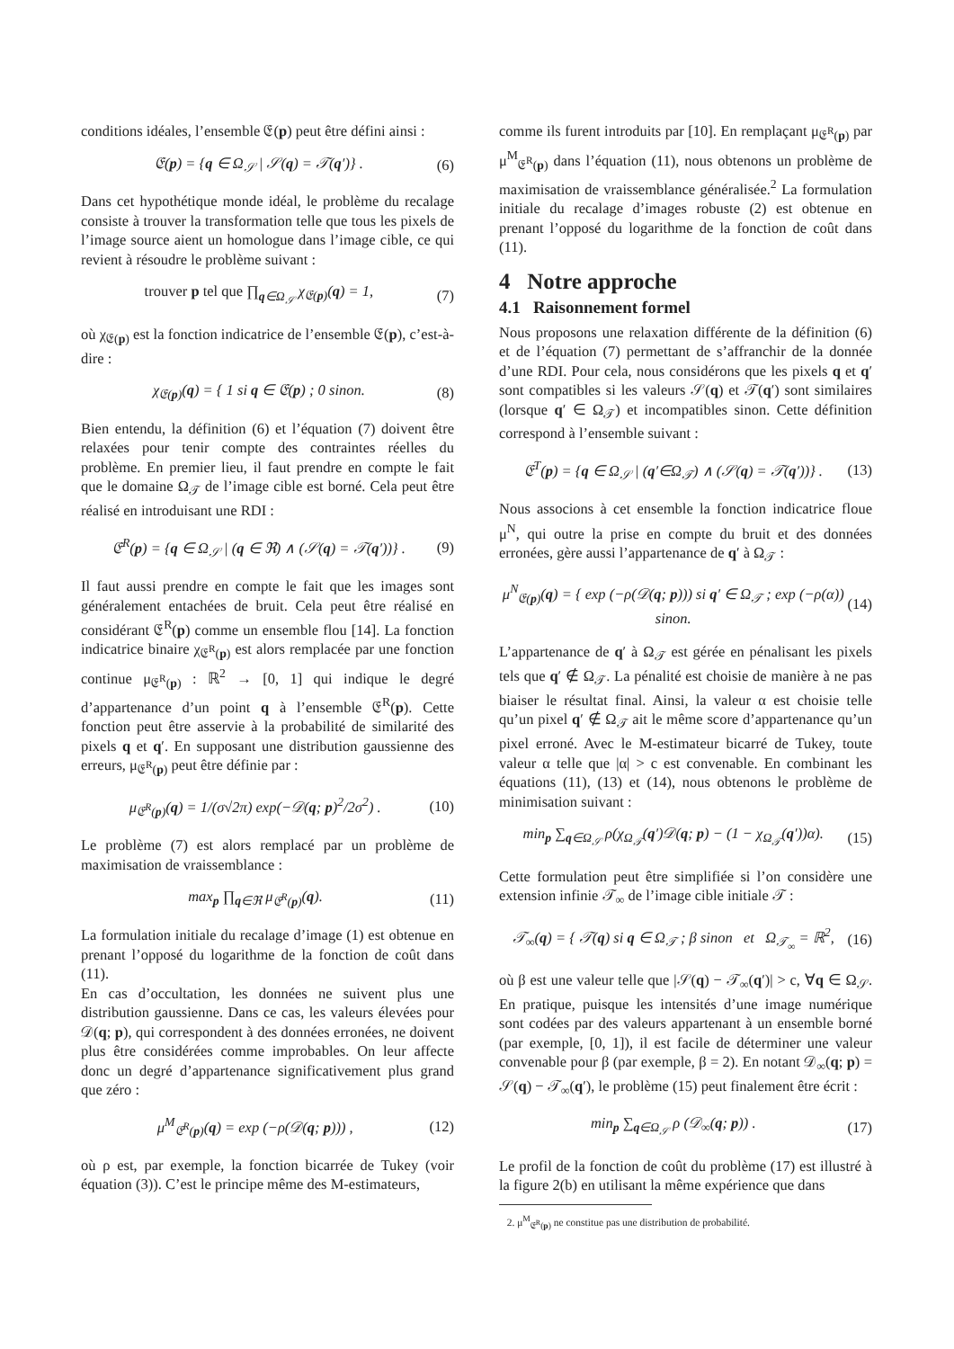conditions idéales, l’ensemble 𝔈(p) peut être défini ainsi :
𝔈(p) = {q ∈ Ω<sub>𝒮</sub> | 𝒮(q) = 𝒯(q′)} . (6)
Dans cet hypothétique monde idéal, le problème du recalage consiste à trouver la transformation telle que tous les pixels de l’image source aient un homologue dans l’image cible, ce qui revient à résoudre le problème suivant :
trouver p tel que ∏<sub>q∈Ω<sub>𝒮</sub></sub> χ<sub>𝔈(p)</sub>(q) = 1, (7)
où χ<sub>𝔈(p)</sub> est la fonction indicatrice de l’ensemble 𝔈(p), c’est-à-dire :
χ<sub>𝔈(p)</sub>(q) = { 1 si q ∈ 𝔈(p) ; 0 sinon. (8)
Bien entendu, la définition (6) et l’équation (7) doivent être relaxées pour tenir compte des contraintes réelles du problème. En premier lieu, il faut prendre en compte le fait que le domaine Ω<sub>𝒯</sub> de l’image cible est borné. Cela peut être réalisé en introduisant une RDI :
𝔈<sup>R</sup>(p) = {q ∈ Ω<sub>𝒮</sub> | (q ∈ ℜ) ∧ (𝒮(q) = 𝒯(q′))} . (9)
Il faut aussi prendre en compte le fait que les images sont généralement entachées de bruit. Cela peut être réalisé en considérant 𝔈<sup>R</sup>(p) comme un ensemble flou [14]. La fonction indicatrice binaire χ<sub>𝔈<sup>R</sup>(p)</sub> est alors remplacée par une fonction continue μ<sub>𝔈<sup>R</sup>(p)</sub> : ℝ<sup>2</sup> → [0, 1] qui indique le degré d’appartenance d’un point q à l’ensemble 𝔈<sup>R</sup>(p). Cette fonction peut être asservie à la probabilité de similarité des pixels q et q′. En supposant une distribution gaussienne des erreurs, μ<sub>𝔈<sup>R</sup>(p)</sub> peut être définie par :
μ<sub>𝔈<sup>R</sup>(p)</sub>(q) = 1/(σ√2π) exp(−𝒟(q; p)<sup>2</sup>/2σ<sup>2</sup>) . (10)
Le problème (7) est alors remplacé par un problème de maximisation de vraissemblance :
max<sub>p</sub> ∏<sub>q∈ℜ</sub> μ<sub>𝔈<sup>R</sup>(p)</sub>(q). (11)
La formulation initiale du recalage d’image (1) est obtenue en prenant l’opposé du logarithme de la fonction de coût dans (11).
En cas d’occultation, les données ne suivent plus une distribution gaussienne. Dans ce cas, les valeurs élevées pour 𝒟(q; p), qui correspondent à des données erronées, ne doivent plus être considérées comme improbables. On leur affecte donc un degré d’appartenance significativement plus grand que zéro :
μ<sup>M</sup><sub>𝔈<sup>R</sup>(p)</sub>(q) = exp (−ρ(𝒟(q; p))) , (12)
où ρ est, par exemple, la fonction bicarrée de Tukey (voir équation (3)). C’est le principe même des M-estimateurs,
comme ils furent introduits par [10]. En remplaçant μ<sub>𝔈<sup>R</sup>(p)</sub> par μ<sup>M</sup><sub>𝔈<sup>R</sup>(p)</sub> dans l’équation (11), nous obtenons un problème de maximisation de vraissemblance généralisée.<sup>2</sup> La formulation initiale du recalage d’images robuste (2) est obtenue en prenant l’opposé du logarithme de la fonction de coût dans (11).
4 Notre approche
4.1 Raisonnement formel
Nous proposons une relaxation différente de la définition (6) et de l’équation (7) permettant de s’affranchir de la donnée d’une RDI. Pour cela, nous considérons que les pixels q et q′ sont compatibles si les valeurs 𝒮(q) et 𝒯(q′) sont similaires (lorsque q′ ∈ Ω<sub>𝒯</sub>) et incompatibles sinon. Cette définition correspond à l’ensemble suivant :
𝔈<sup>T</sup>(p) = {q ∈ Ω<sub>𝒮</sub> | (q′∈Ω<sub>𝒯</sub>) ∧ (𝒮(q) = 𝒯(q′))} . (13)
Nous associons à cet ensemble la fonction indicatrice floue μ<sup>N</sup>, qui outre la prise en compte du bruit et des données erronées, gère aussi l’appartenance de q′ à Ω<sub>𝒯</sub> :
μ<sup>N</sup><sub>𝔈(p)</sub>(q) = { exp (−ρ(𝒟(q; p))) si q′ ∈ Ω<sub>𝒯</sub> ; exp (−ρ(α)) sinon. (14)
L’appartenance de q′ à Ω<sub>𝒯</sub> est gérée en pénalisant les pixels tels que q′ ∉ Ω<sub>𝒯</sub>. La pénalité est choisie de manière à ne pas biaiser le résultat final. Ainsi, la valeur α est choisie telle qu’un pixel q′ ∉ Ω<sub>𝒯</sub> ait le même score d’appartenance qu’un pixel erroné. Avec le M-estimateur bicarré de Tukey, toute valeur α telle que |α| > c est convenable. En combinant les équations (11), (13) et (14), nous obtenons le problème de minimisation suivant :
min<sub>p</sub> ∑<sub>q∈Ω<sub>𝒮</sub></sub> ρ(χ<sub>Ω<sub>𝒯</sub></sub>(q′)𝒟(q; p) − (1 − χ<sub>Ω<sub>𝒯</sub></sub>(q′))α). (15)
Cette formulation peut être simplifiée si l’on considère une extension infinie 𝒯<sub>∞</sub> de l’image cible initiale 𝒯 :
𝒯<sub>∞</sub>(q) = { 𝒯(q) si q ∈ Ω<sub>𝒯</sub> ; β sinon et Ω<sub>𝒯<sub>∞</sub></sub> = ℝ<sup>2</sup>, (16)
où β est une valeur telle que |𝒮(q) − 𝒯<sub>∞</sub>(q′)| > c, ∀q ∈ Ω<sub>𝒮</sub>. En pratique, puisque les intensités d’une image numérique sont codées par des valeurs appartenant à un ensemble borné (par exemple, [0, 1]), il est facile de déterminer une valeur convenable pour β (par exemple, β = 2). En notant 𝒟<sub>∞</sub>(q; p) = 𝒮(q) − 𝒯<sub>∞</sub>(q′), le problème (15) peut finalement être écrit :
min<sub>p</sub> ∑<sub>q∈Ω<sub>𝒮</sub></sub> ρ (𝒟<sub>∞</sub>(q; p)) . (17)
Le profil de la fonction de coût du problème (17) est illustré à la figure 2(b) en utilisant la même expérience que dans
2. μ<sup>M</sup><sub>𝔈<sup>R</sup>(p)</sub> ne constitue pas une distribution de probabilité.